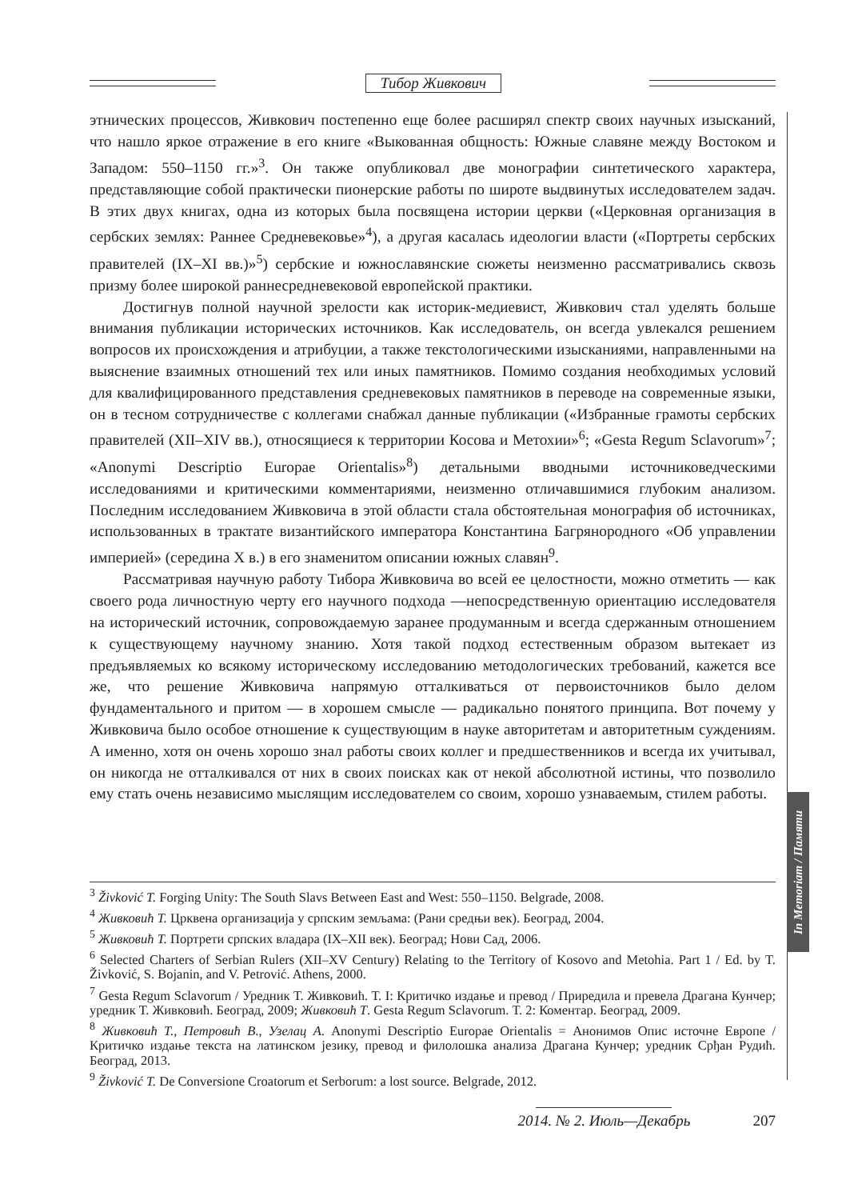Тибор Живкович
In Memoriam / Памяти
этнических процессов, Живкович постепенно еще более расширял спектр своих научных изысканий, что нашло яркое отражение в его книге «Выкованная общность: Южные славяне между Востоком и Западом: 550–1150 гг.»<sup>3</sup>. Он также опубликовал две монографии синтетического характера, представляющие собой практически пионерские работы по широте выдвинутых исследователем задач. В этих двух книгах, одна из которых была посвящена истории церкви («Церковная организация в сербских землях: Раннее Средневековье»<sup>4</sup>), а другая касалась идеологии власти («Портреты сербских правителей (IX–XI вв.)»<sup>5</sup>) сербские и южнославянские сюжеты неизменно рассматривались сквозь призму более широкой раннесредневековой европейской практики.
Достигнув полной научной зрелости как историк-медиевист, Живкович стал уделять больше внимания публикации исторических источников. Как исследователь, он всегда увлекался решением вопросов их происхождения и атрибуции, а также текстологическими изысканиями, направленными на выяснение взаимных отношений тех или иных памятников. Помимо создания необходимых условий для квалифицированного представления средневековых памятников в переводе на современные языки, он в тесном сотрудничестве с коллегами снабжал данные публикации («Избранные грамоты сербских правителей (XII–XIV вв.), относящиеся к территории Косова и Метохии»<sup>6</sup>; «Gesta Regum Sclavorum»<sup>7</sup>; «Anonymi Descriptio Europae Orientalis»<sup>8</sup>) детальными вводными источниковедческими исследованиями и критическими комментариями, неизменно отличавшимися глубоким анализом. Последним исследованием Живковича в этой области стала обстоятельная монография об источниках, использованных в трактате византийского императора Константина Багрянородного «Об управлении империей» (середина X в.) в его знаменитом описании южных славян<sup>9</sup>.
Рассматривая научную работу Тибора Живковича во всей ее целостности, можно отметить — как своего рода личностную черту его научного подхода —непосредственную ориентацию исследователя на исторический источник, сопровождаемую заранее продуманным и всегда сдержанным отношением к существующему научному знанию. Хотя такой подход естественным образом вытекает из предъявляемых ко всякому историческому исследованию методологических требований, кажется все же, что решение Живковича напрямую отталкиваться от первоисточников было делом фундаментального и притом — в хорошем смысле — радикально понятого принципа. Вот почему у Живковича было особое отношение к существующим в науке авторитетам и авторитетным суждениям. А именно, хотя он очень хорошо знал работы своих коллег и предшественников и всегда их учитывал, он никогда не отталкивался от них в своих поисках как от некой абсолютной истины, что позволило ему стать очень независимо мыслящим исследователем со своим, хорошо узнаваемым, стилем работы.
<sup>3</sup> Živković T. Forging Unity: The South Slavs Between East and West: 550–1150. Belgrade, 2008.
<sup>4</sup> Живковић Т. Црквена организација у српским земљама: (Рани средњи век). Београд, 2004.
<sup>5</sup> Живковић Т. Портрети српских владара (IX–XII век). Београд; Нови Сад, 2006.
<sup>6</sup> Selected Charters of Serbian Rulers (XII–XV Century) Relating to the Territory of Kosovo and Metohia. Part 1 / Ed. by T. Živković, S. Bojanin, and V. Petrović. Athens, 2000.
<sup>7</sup> Gesta Regum Sclavorum / Уредник Т. Живковић. Т. I: Критичко издање и превод / Приредила и превела Драгана Кунчер; уредник Т. Живковић. Београд, 2009; Живковић Т. Gesta Regum Sclavorum. Т. 2: Коментар. Београд, 2009.
<sup>8</sup> Живковић Т., Петровић В., Узелац А. Anonymi Descriptio Europae Orientalis = Анонимов Опис источне Европе / Критичко издање текста на латинском језику, превод и филолошка анализа Драгана Кунчер; уредник Срђан Рудић. Београд, 2013.
<sup>9</sup> Živković T. De Conversione Croatorum et Serborum: a lost source. Belgrade, 2012.
2014. № 2. Июль—Декабрь 207